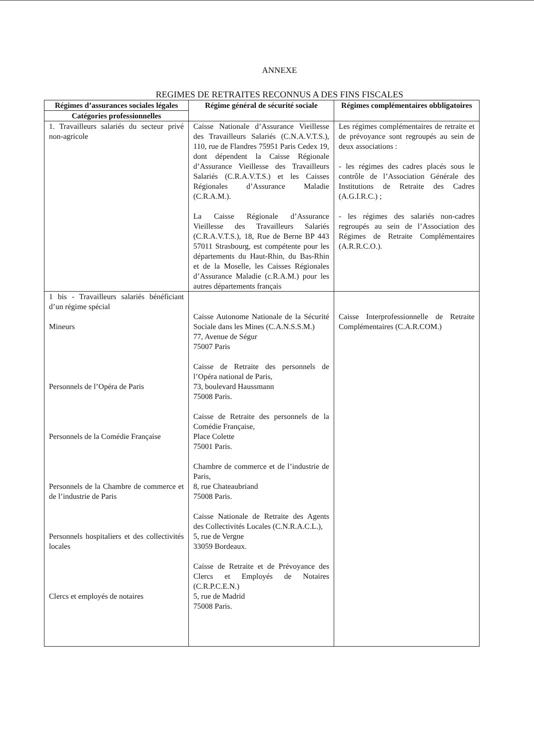ANNEXE
REGIMES DE RETRAITES RECONNUS A DES FINS FISCALES
| Régimes d’assurances sociales légales | Régime général de sécurité sociale | Régimes complémentaires obbligatoires |
| --- | --- | --- |
| Catégories professionnelles | | |
| 1. Travailleurs salariés du secteur privé non-agricole | Caisse Nationale d’Assurance Vieillesse des Travailleurs Salariés (C.N.A.V.T.S.), 110, rue de Flandres 75951 Paris Cedex 19, dont dépendent la Caisse Régionale d’Assurance Vieillesse des Travailleurs Salariés (C.R.A.V.T.S.) et les Caisses Régionales d’Assurance Maladie (C.R.A.M.). La Caisse Régionale d’Assurance Vieillesse des Travailleurs Salariés (C.R.A.V.T.S.), 18, Rue de Berne BP 443 57011 Strasbourg, est compétente pour les départements du Haut-Rhin, du Bas-Rhin et de la Moselle, les Caisses Régionales d’Assurance Maladie (c.R.A.M.) pour les autres départements français | Les régimes complémentaires de retraite et de prévoyance sont regroupés au sein de deux associations : - les régimes des cadres placés sous le contrôle de l’Association Générale des Institutions de Retraite des Cadres (A.G.I.R.C.) ; - les régimes des salariés non-cadres regroupés au sein de l’Association des Régimes de Retraite Complémentaires (A.R.R.C.O.). |
| 1 bis - Travailleurs salariés bénéficiant d’un régime spécial Mineurs Personnels de l’Opéra de Paris Personnels de la Comédie Française Personnels de la Chambre de commerce et de l’industrie de Paris Personnels hospitaliers et des collectivités locales Clercs et employés de notaires | Caisse Autonome Nationale de la Sécurité Sociale dans les Mines (C.A.N.S.S.M.) 77, Avenue de Ségur 75007 Paris Caisse de Retraite des personnels de l’Opéra national de Paris, 73, boulevard Haussmann 75008 Paris. Caisse de Retraite des personnels de la Comédie Française, Place Colette 75001 Paris. Chambre de commerce et de l’industrie de Paris, 8, rue Chateaubriand 75008 Paris. Caisse Nationale de Retraite des Agents des Collectivités Locales (C.N.R.A.C.L.), 5, rue de Vergne 33059 Bordeaux. Caisse de Retraite et de Prévoyance des Clercs et Employés de Notaires (C.R.P.C.E.N.) 5, rue de Madrid 75008 Paris. | Caisse Interprofessionnelle de Retraite Complémentaires (C.A.R.COM.) |